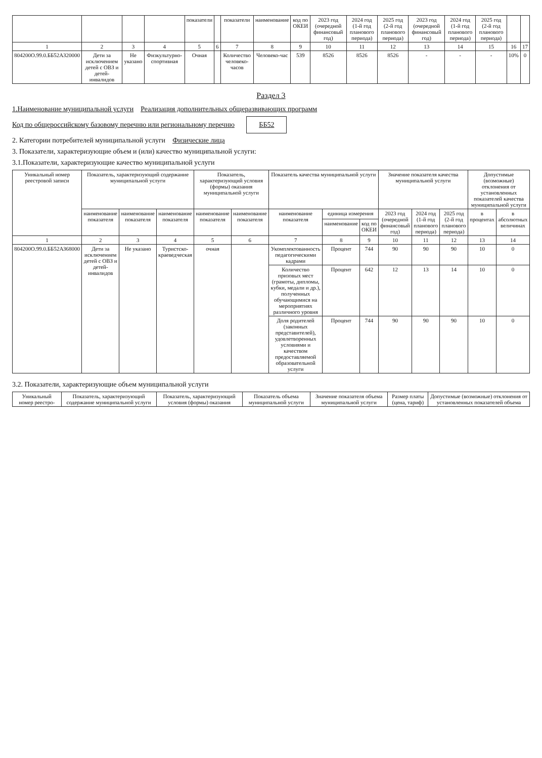| | | | | показатели | | показатели | наименование | код по ОКЕИ | 2023 год (очередной финансовый год) | 2024 год (1-й год планового периода) | 2025 год (2-й год планового периода) | 2023 год (очередной финансовый год) | 2024 год (1-й год планового периода) | 2025 год (2-й год планового периода) | | |
| --- | --- | --- | --- | --- | --- | --- | --- | --- | --- | --- | --- | --- | --- | --- | --- | --- |
| 1 | 2 | 3 | 4 | 5 | 6 | 7 | 8 | 9 | 10 | 11 | 12 | 13 | 14 | 15 | 16 | 17 |
| 804200О.99.0.ББ52АЗ20000 | Дети за исключением детей с ОВЗ и детей-инвалидов | Не указано | Физкультурно-спортивная | Очная | | Количество человеко-часов | Человеко-час | 539 | 8526 | 8526 | 8526 | - | - | - | 10% | 0 |
Раздел 3
1.Наименование муниципальной услуги Реализация дополнительных общеразвивающих программ
Код по общероссийскому базовому перечню или региональному перечню ББ52
2. Категории потребителей муниципальной услуги Физические лица
3. Показатели, характеризующие объем и (или) качество муниципальной услуги:
3.1.Показатели, характеризующие качество муниципальной услуги
| Уникальный номер реестровой записи | Показатель, характеризующий содержание муниципальной услуги | | | Показатель, характеризующий условия (формы) оказания муниципальной услуги | | Показатель качества муниципальной услуги | | | Значение показателя качества муниципальной услуги | | | Допустимые (возможные) отклонения от установленных показателей качества муниципальной услуги | |
| --- | --- | --- | --- | --- | --- | --- | --- | --- | --- | --- | --- | --- | --- |
| | наименование показателя | наименование показателя | наименование показателя | наименование показателя | наименование показателя | наименование показателя | единица измерения | | 2023 год (очередной финансовый год) | 2024 год (1-й год планового периода) | 2025 год (2-й год планового периода) | в процентах | в абсолютных величинах |
| | | | | | | | наименование | код по ОКЕИ | | | | | |
| 1 | 2 | 3 | 4 | 5 | 6 | 7 | 8 | 9 | 10 | 11 | 12 | 13 | 14 |
| 804200О.99.0.ББ52АЗ68000 | Дети за исключением детей с ОВЗ и детей-инвалидов | Не указано | Туристско-краеведческая | очная | | Укомплектованность педагогическими кадрами | Процент | 744 | 90 | 90 | 90 | 10 | 0 |
| | | | | | | Количество призовых мест (грамоты, дипломы, кубки, медали и др.), полученных обучающимися на мероприятиях различного уровня | Процент | 642 | 12 | 13 | 14 | 10 | 0 |
| | | | | | | Доля родителей (законных представителей), удовлетворенных условиями и качеством предоставляемой образовательной услуги | Процент | 744 | 90 | 90 | 90 | 10 | 0 |
3.2. Показатели, характеризующие объем муниципальной услуги
| Уникальный номер реестро- | Показатель, характеризующий содержание муниципальной услуги | Показатель, характеризующий условия (формы) оказания | Показатель объема муниципальной услуги | Значение показателя объема муниципальной услуги | Размер платы (цена, тариф) | Допустимые (возможные) отклонения от установленных показателей объема |
| --- | --- | --- | --- | --- | --- | --- |